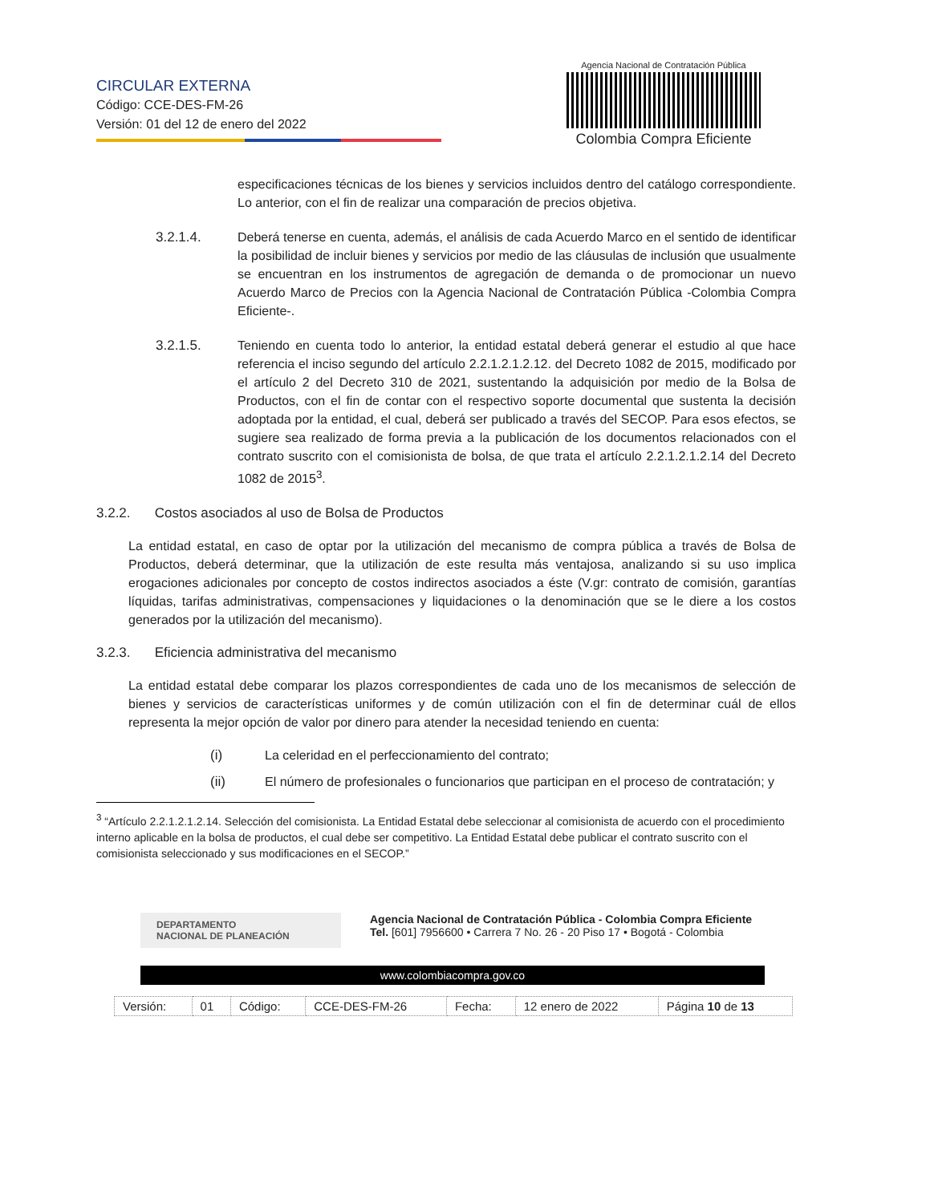CIRCULAR EXTERNA
Código: CCE-DES-FM-26
Versión: 01 del 12 de enero del 2022
Agencia Nacional de Contratación Pública
Colombia Compra Eficiente
especificaciones técnicas de los bienes y servicios incluidos dentro del catálogo correspondiente. Lo anterior, con el fin de realizar una comparación de precios objetiva.
3.2.1.4. Deberá tenerse en cuenta, además, el análisis de cada Acuerdo Marco en el sentido de identificar la posibilidad de incluir bienes y servicios por medio de las cláusulas de inclusión que usualmente se encuentran en los instrumentos de agregación de demanda o de promocionar un nuevo Acuerdo Marco de Precios con la Agencia Nacional de Contratación Pública -Colombia Compra Eficiente-.
3.2.1.5. Teniendo en cuenta todo lo anterior, la entidad estatal deberá generar el estudio al que hace referencia el inciso segundo del artículo 2.2.1.2.1.2.12. del Decreto 1082 de 2015, modificado por el artículo 2 del Decreto 310 de 2021, sustentando la adquisición por medio de la Bolsa de Productos, con el fin de contar con el respectivo soporte documental que sustenta la decisión adoptada por la entidad, el cual, deberá ser publicado a través del SECOP. Para esos efectos, se sugiere sea realizado de forma previa a la publicación de los documentos relacionados con el contrato suscrito con el comisionista de bolsa, de que trata el artículo 2.2.1.2.1.2.14 del Decreto 1082 de 2015<sup>3</sup>.
3.2.2. Costos asociados al uso de Bolsa de Productos
La entidad estatal, en caso de optar por la utilización del mecanismo de compra pública a través de Bolsa de Productos, deberá determinar, que la utilización de este resulta más ventajosa, analizando si su uso implica erogaciones adicionales por concepto de costos indirectos asociados a éste (V.gr: contrato de comisión, garantías líquidas, tarifas administrativas, compensaciones y liquidaciones o la denominación que se le diere a los costos generados por la utilización del mecanismo).
3.2.3. Eficiencia administrativa del mecanismo
La entidad estatal debe comparar los plazos correspondientes de cada uno de los mecanismos de selección de bienes y servicios de características uniformes y de común utilización con el fin de determinar cuál de ellos representa la mejor opción de valor por dinero para atender la necesidad teniendo en cuenta:
(i) La celeridad en el perfeccionamiento del contrato;
(ii) El número de profesionales o funcionarios que participan en el proceso de contratación; y
<sup>3</sup> “Artículo 2.2.1.2.1.2.14. Selección del comisionista. La Entidad Estatal debe seleccionar al comisionista de acuerdo con el procedimiento interno aplicable en la bolsa de productos, el cual debe ser competitivo. La Entidad Estatal debe publicar el contrato suscrito con el comisionista seleccionado y sus modificaciones en el SECOP.”
DEPARTAMENTO
NACIONAL DE PLANEACIÓN
Agencia Nacional de Contratación Pública - Colombia Compra Eficiente
Tel. [601] 7956600 • Carrera 7 No. 26 - 20 Piso 17 • Bogotá - Colombia
www.colombiacompra.gov.co
| Versión: | 01 | Código: | CCE-DES-FM-26 | Fecha: | 12 enero de 2022 | Página 10 de 13 |